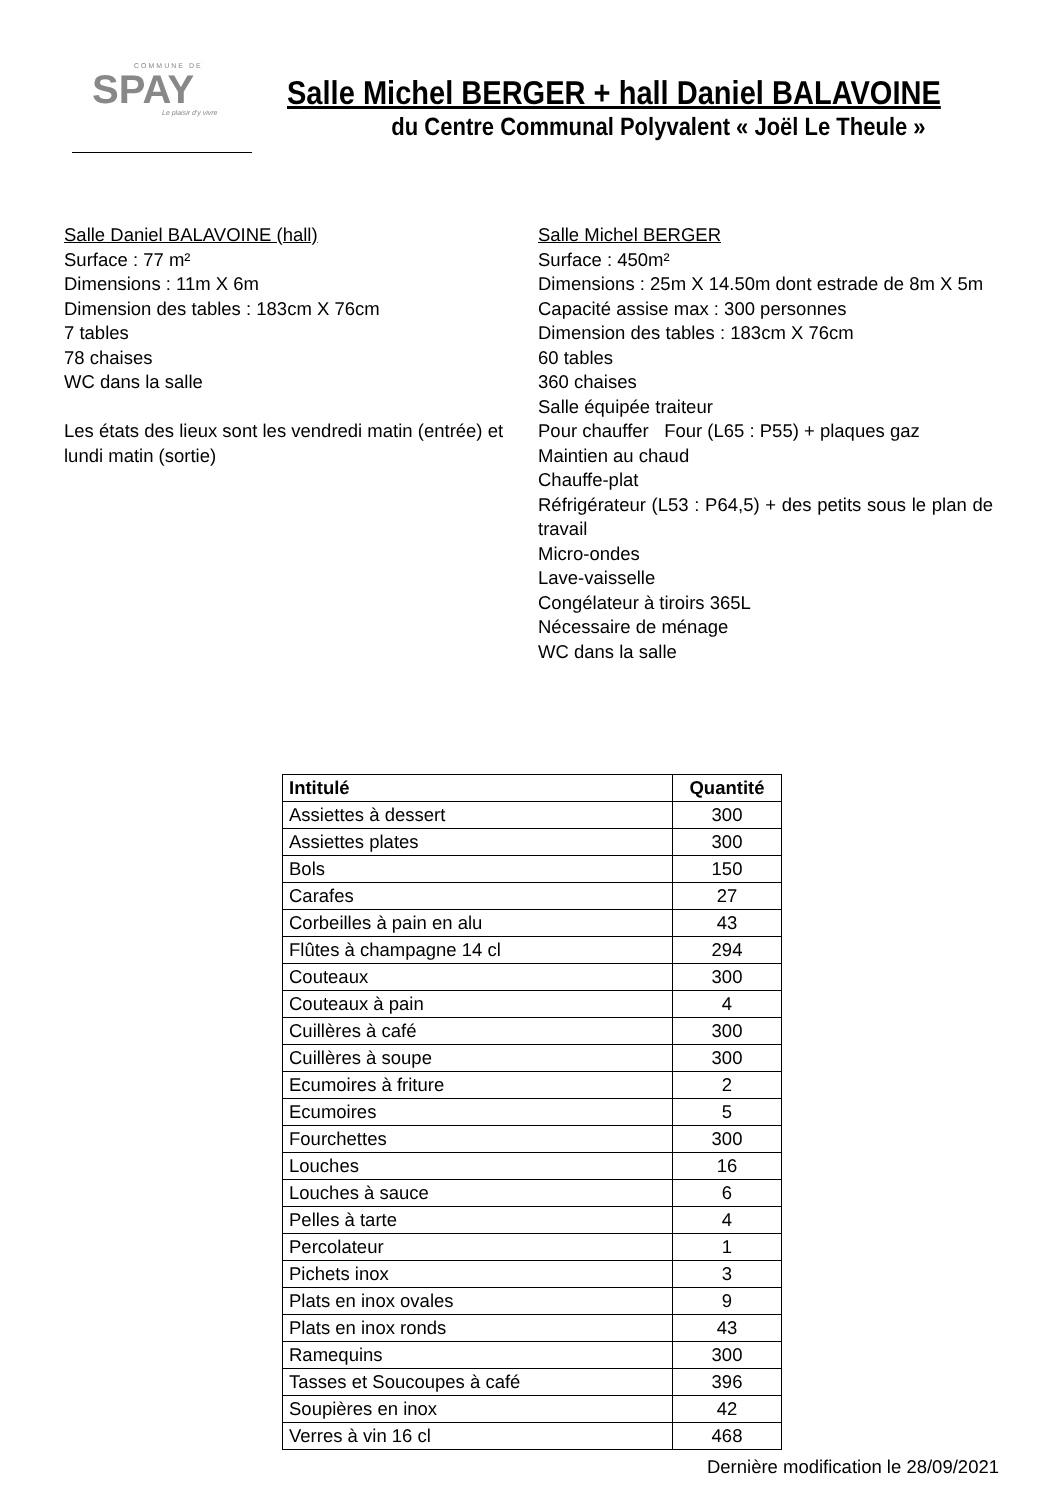COMMUNE DE
SPAY
Le plaisir d'y vivre
Salle Michel BERGER + hall Daniel BALAVOINE
du Centre Communal Polyvalent « Joël Le Theule »
Salle Daniel BALAVOINE (hall)
Surface : 77 m²
Dimensions : 11m X 6m
Dimension des tables : 183cm X 76cm
7 tables
78 chaises
WC dans la salle
Les états des lieux sont les vendredi matin (entrée) et lundi matin (sortie)
Salle Michel BERGER
Surface : 450m²
Dimensions : 25m X 14.50m dont estrade de 8m X 5m
Capacité assise max : 300 personnes
Dimension des tables : 183cm X 76cm
60 tables
360 chaises
Salle équipée traiteur
Pour chauffer Four (L65 : P55) + plaques gaz
Maintien au chaud
Chauffe-plat
Réfrigérateur (L53 : P64,5) + des petits sous le plan de travail
Micro-ondes
Lave-vaisselle
Congélateur à tiroirs 365L
Nécessaire de ménage
WC dans la salle
| Intitulé | Quantité |
| --- | --- |
| Assiettes à dessert | 300 |
| Assiettes plates | 300 |
| Bols | 150 |
| Carafes | 27 |
| Corbeilles à pain en alu | 43 |
| Flûtes à champagne 14 cl | 294 |
| Couteaux | 300 |
| Couteaux à pain | 4 |
| Cuillères à café | 300 |
| Cuillères à soupe | 300 |
| Ecumoires à friture | 2 |
| Ecumoires | 5 |
| Fourchettes | 300 |
| Louches | 16 |
| Louches à sauce | 6 |
| Pelles à tarte | 4 |
| Percolateur | 1 |
| Pichets inox | 3 |
| Plats en inox ovales | 9 |
| Plats en inox ronds | 43 |
| Ramequins | 300 |
| Tasses et Soucoupes à café | 396 |
| Soupières en inox | 42 |
| Verres à vin 16 cl | 468 |
Dernière modification le 28/09/2021